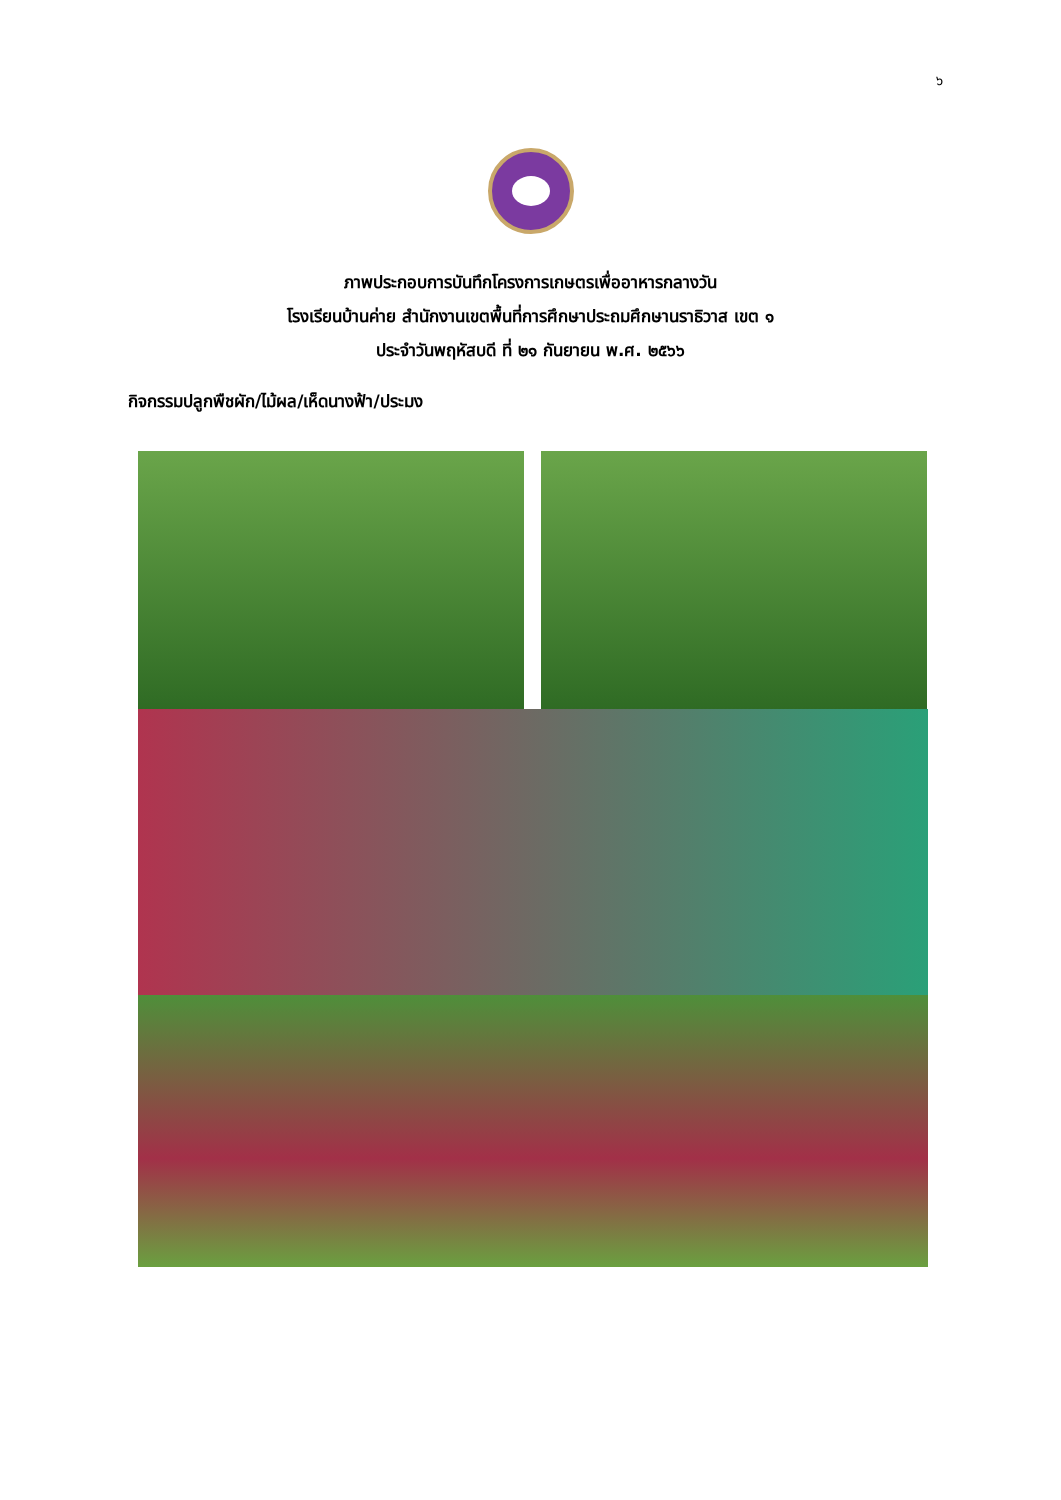๖
ภาพประกอบการบันทึกโครงการเกษตรเพื่ออาหารกลางวัน
โรงเรียนบ้านค่าย สำนักงานเขตพื้นที่การศึกษาประถมศึกษานราธิวาส เขต ๑
ประจำวันพฤหัสบดี ที่ ๒๑ กันยายน พ.ศ. ๒๕๖๖
กิจกรรมปลูกพืชผัก/ไม้ผล/เห็ดนางฟ้า/ประมง